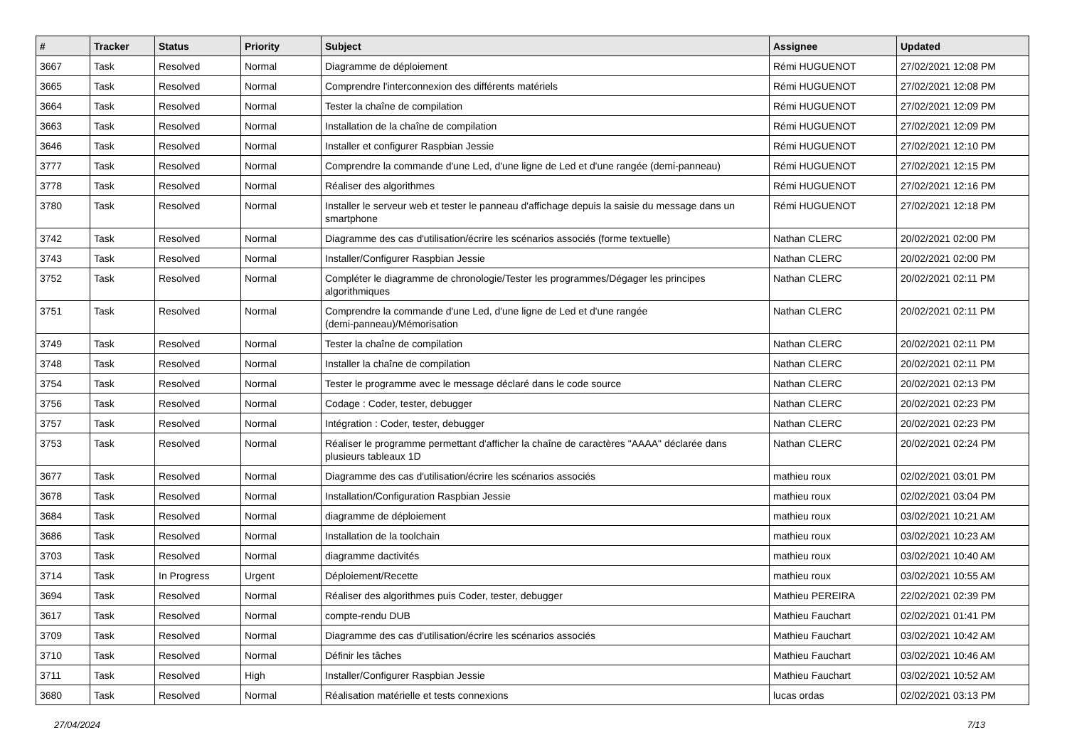| # | Tracker | Status | Priority | Subject | Assignee | Updated |
| --- | --- | --- | --- | --- | --- | --- |
| 3667 | Task | Resolved | Normal | Diagramme de déploiement | Rémi HUGUENOT | 27/02/2021 12:08 PM |
| 3665 | Task | Resolved | Normal | Comprendre l'interconnexion des différents matériels | Rémi HUGUENOT | 27/02/2021 12:08 PM |
| 3664 | Task | Resolved | Normal | Tester la chaîne de compilation | Rémi HUGUENOT | 27/02/2021 12:09 PM |
| 3663 | Task | Resolved | Normal | Installation de la chaîne de compilation | Rémi HUGUENOT | 27/02/2021 12:09 PM |
| 3646 | Task | Resolved | Normal | Installer et configurer Raspbian Jessie | Rémi HUGUENOT | 27/02/2021 12:10 PM |
| 3777 | Task | Resolved | Normal | Comprendre la commande d'une Led, d'une ligne de Led et d'une rangée (demi-panneau) | Rémi HUGUENOT | 27/02/2021 12:15 PM |
| 3778 | Task | Resolved | Normal | Réaliser des algorithmes | Rémi HUGUENOT | 27/02/2021 12:16 PM |
| 3780 | Task | Resolved | Normal | Installer le serveur web et tester le panneau d'affichage depuis la saisie du message dans un smartphone | Rémi HUGUENOT | 27/02/2021 12:18 PM |
| 3742 | Task | Resolved | Normal | Diagramme des cas d'utilisation/écrire les scénarios associés (forme textuelle) | Nathan CLERC | 20/02/2021 02:00 PM |
| 3743 | Task | Resolved | Normal | Installer/Configurer Raspbian Jessie | Nathan CLERC | 20/02/2021 02:00 PM |
| 3752 | Task | Resolved | Normal | Compléter le diagramme de chronologie/Tester les programmes/Dégager les principes algorithmiques | Nathan CLERC | 20/02/2021 02:11 PM |
| 3751 | Task | Resolved | Normal | Comprendre la commande d'une Led, d'une ligne de Led et d'une rangée (demi-panneau)/Mémorisation | Nathan CLERC | 20/02/2021 02:11 PM |
| 3749 | Task | Resolved | Normal | Tester la chaîne de compilation | Nathan CLERC | 20/02/2021 02:11 PM |
| 3748 | Task | Resolved | Normal | Installer la chaîne de compilation | Nathan CLERC | 20/02/2021 02:11 PM |
| 3754 | Task | Resolved | Normal | Tester le programme avec le message déclaré dans le code source | Nathan CLERC | 20/02/2021 02:13 PM |
| 3756 | Task | Resolved | Normal | Codage : Coder, tester, debugger | Nathan CLERC | 20/02/2021 02:23 PM |
| 3757 | Task | Resolved | Normal | Intégration : Coder, tester, debugger | Nathan CLERC | 20/02/2021 02:23 PM |
| 3753 | Task | Resolved | Normal | Réaliser le programme permettant d'afficher la chaîne de caractères "AAAA" déclarée dans plusieurs tableaux 1D | Nathan CLERC | 20/02/2021 02:24 PM |
| 3677 | Task | Resolved | Normal | Diagramme des cas d'utilisation/écrire les scénarios associés | mathieu roux | 02/02/2021 03:01 PM |
| 3678 | Task | Resolved | Normal | Installation/Configuration Raspbian Jessie | mathieu roux | 02/02/2021 03:04 PM |
| 3684 | Task | Resolved | Normal | diagramme de déploiement | mathieu roux | 03/02/2021 10:21 AM |
| 3686 | Task | Resolved | Normal | Installation de la toolchain | mathieu roux | 03/02/2021 10:23 AM |
| 3703 | Task | Resolved | Normal | diagramme dactivités | mathieu roux | 03/02/2021 10:40 AM |
| 3714 | Task | In Progress | Urgent | Déploiement/Recette | mathieu roux | 03/02/2021 10:55 AM |
| 3694 | Task | Resolved | Normal | Réaliser des algorithmes puis Coder, tester, debugger | Mathieu PEREIRA | 22/02/2021 02:39 PM |
| 3617 | Task | Resolved | Normal | compte-rendu DUB | Mathieu Fauchart | 02/02/2021 01:41 PM |
| 3709 | Task | Resolved | Normal | Diagramme des cas d'utilisation/écrire les scénarios associés | Mathieu Fauchart | 03/02/2021 10:42 AM |
| 3710 | Task | Resolved | Normal | Définir les tâches | Mathieu Fauchart | 03/02/2021 10:46 AM |
| 3711 | Task | Resolved | High | Installer/Configurer Raspbian Jessie | Mathieu Fauchart | 03/02/2021 10:52 AM |
| 3680 | Task | Resolved | Normal | Réalisation matérielle et tests connexions | lucas ordas | 02/02/2021 03:13 PM |
27/04/2024 7/13